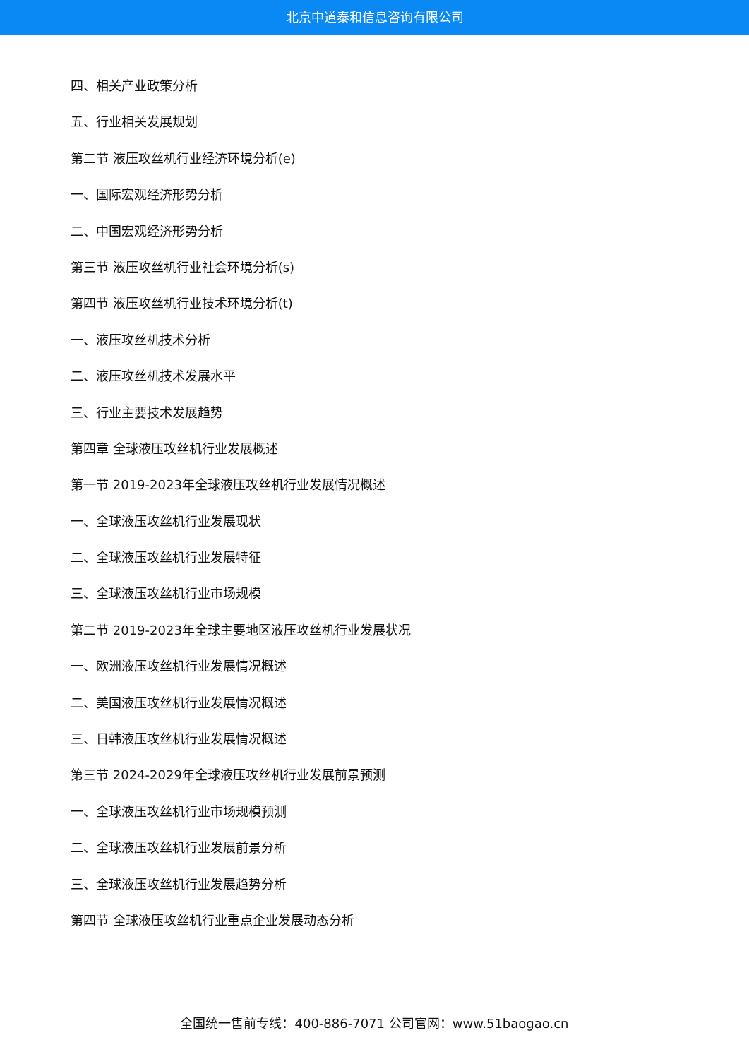北京中道泰和信息咨询有限公司
四、相关产业政策分析
五、行业相关发展规划
第二节 液压攻丝机行业经济环境分析(e)
一、国际宏观经济形势分析
二、中国宏观经济形势分析
第三节 液压攻丝机行业社会环境分析(s)
第四节 液压攻丝机行业技术环境分析(t)
一、液压攻丝机技术分析
二、液压攻丝机技术发展水平
三、行业主要技术发展趋势
第四章 全球液压攻丝机行业发展概述
第一节 2019-2023年全球液压攻丝机行业发展情况概述
一、全球液压攻丝机行业发展现状
二、全球液压攻丝机行业发展特征
三、全球液压攻丝机行业市场规模
第二节 2019-2023年全球主要地区液压攻丝机行业发展状况
一、欧洲液压攻丝机行业发展情况概述
二、美国液压攻丝机行业发展情况概述
三、日韩液压攻丝机行业发展情况概述
第三节 2024-2029年全球液压攻丝机行业发展前景预测
一、全球液压攻丝机行业市场规模预测
二、全球液压攻丝机行业发展前景分析
三、全球液压攻丝机行业发展趋势分析
第四节 全球液压攻丝机行业重点企业发展动态分析
全国统一售前专线：400-886-7071 公司官网：www.51baogao.cn